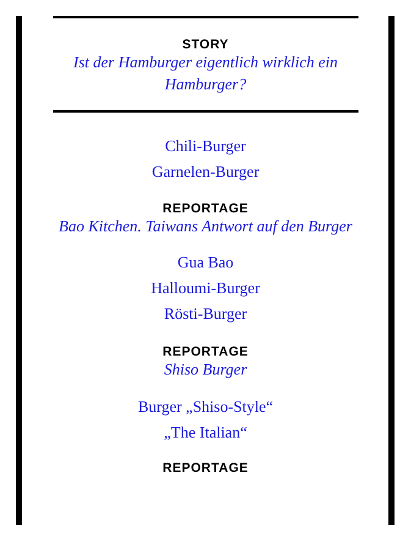STORY
Ist der Hamburger eigentlich wirklich ein Hamburger?
Chili-Burger
Garnelen-Burger
REPORTAGE
Bao Kitchen. Taiwans Antwort auf den Burger
Gua Bao
Halloumi-Burger
Rösti-Burger
REPORTAGE
Shiso Burger
Burger „Shiso-Style“
„The Italian“
REPORTAGE